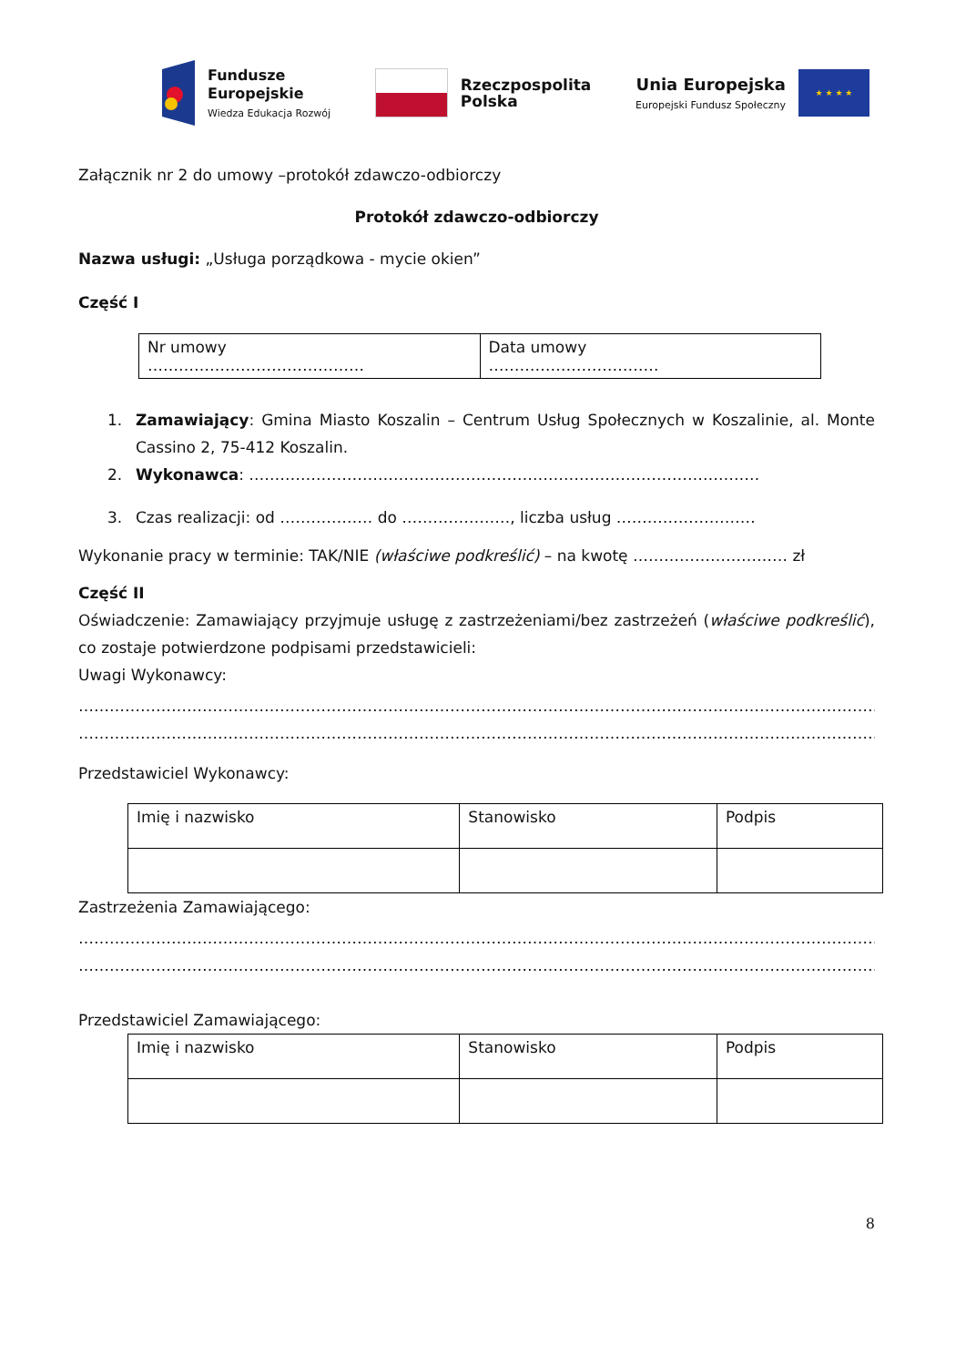Fundusze
Europejskie
Wiedza Edukacja Rozwój
Rzeczpospolita
Polska
Unia Europejska
Europejski Fundusz Społeczny
★ ★ ★ ★
Załącznik nr 2 do umowy –protokół zdawczo-odbiorczy
Protokół zdawczo-odbiorczy
Nazwa usługi: „Usługa porządkowa - mycie okien”
Część I
| Nr umowy …………………………………… | Data umowy …………………………… |
1. Zamawiający: Gmina Miasto Koszalin – Centrum Usług Społecznych w Koszalinie, al. Monte Cassino 2, 75-412 Koszalin.
2. Wykonawca: ………………………………………………………………………………………
3. Czas realizacji: od ……………… do …………………, liczba usług ………………………
Wykonanie pracy w terminie: TAK/NIE (właściwe podkreślić) – na kwotę ………………………… zł
Część II
Oświadczenie: Zamawiający przyjmuje usługę z zastrzeżeniami/bez zastrzeżeń (właściwe podkreślić), co zostaje potwierdzone podpisami przedstawicieli:
Uwagi Wykonawcy:
……………………………………………………………………………………………………………………………………………………
……………………………………………………………………………………………………………………………………………………
Przedstawiciel Wykonawcy:
| Imię i nazwisko | Stanowisko | Podpis |
Zastrzeżenia Zamawiającego:
……………………………………………………………………………………………………………………………………………………
……………………………………………………………………………………………………………………………………………………
Przedstawiciel Zamawiającego:
| Imię i nazwisko | Stanowisko | Podpis |
8